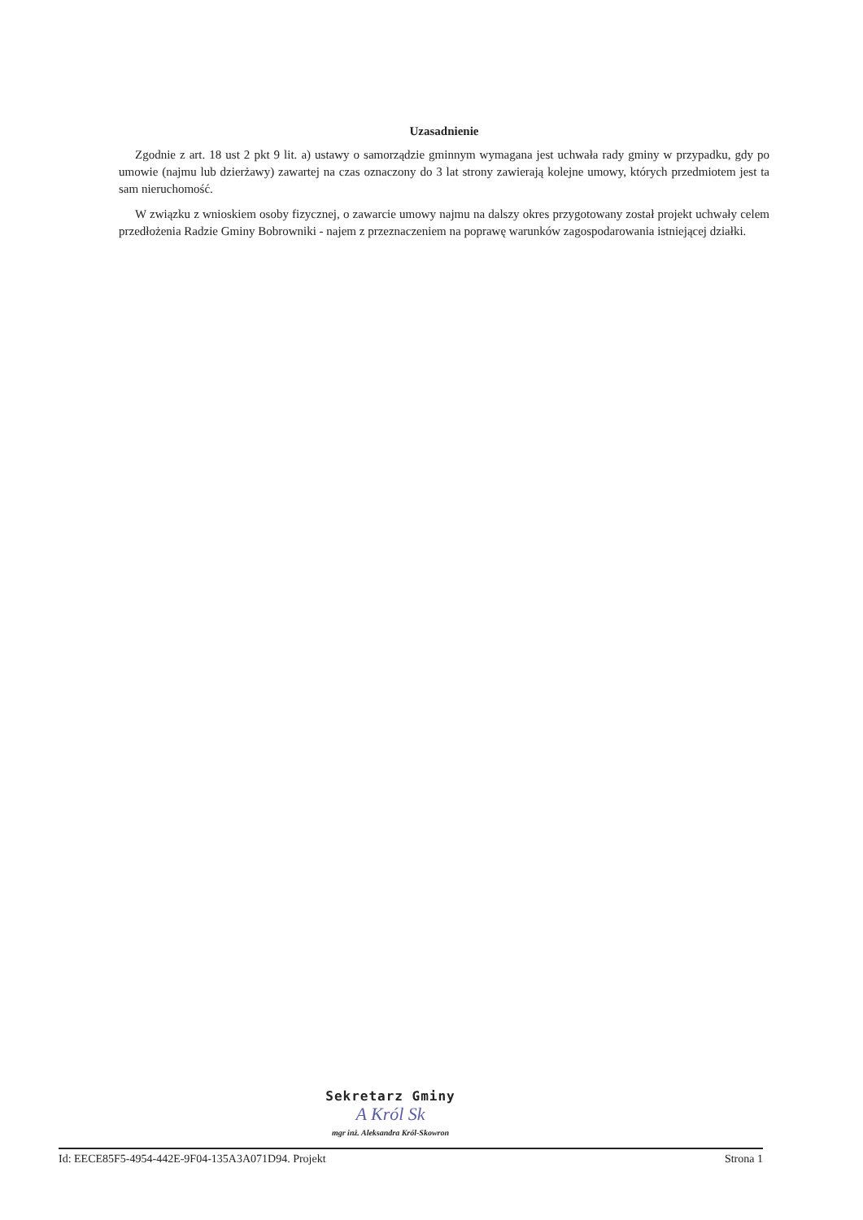Uzasadnienie
Zgodnie z art. 18 ust 2 pkt 9 lit. a) ustawy o samorządzie gminnym wymagana jest uchwała rady gminy w przypadku, gdy po umowie (najmu lub dzierżawy) zawartej na czas oznaczony do 3 lat strony zawierają kolejne umowy, których przedmiotem jest ta sam nieruchomość.
W związku z wnioskiem osoby fizycznej, o zawarcie umowy najmu na dalszy okres przygotowany został projekt uchwały celem przedłożenia Radzie Gminy Bobrowniki - najem z przeznaczeniem na poprawę warunków zagospodarowania istniejącej działki.
Sekretarz Gminy
A Król Sk
mgr inż. Aleksandra Król-Skowron
Id: EECE85F5-4954-442E-9F04-135A3A071D94. Projekt Strona 1